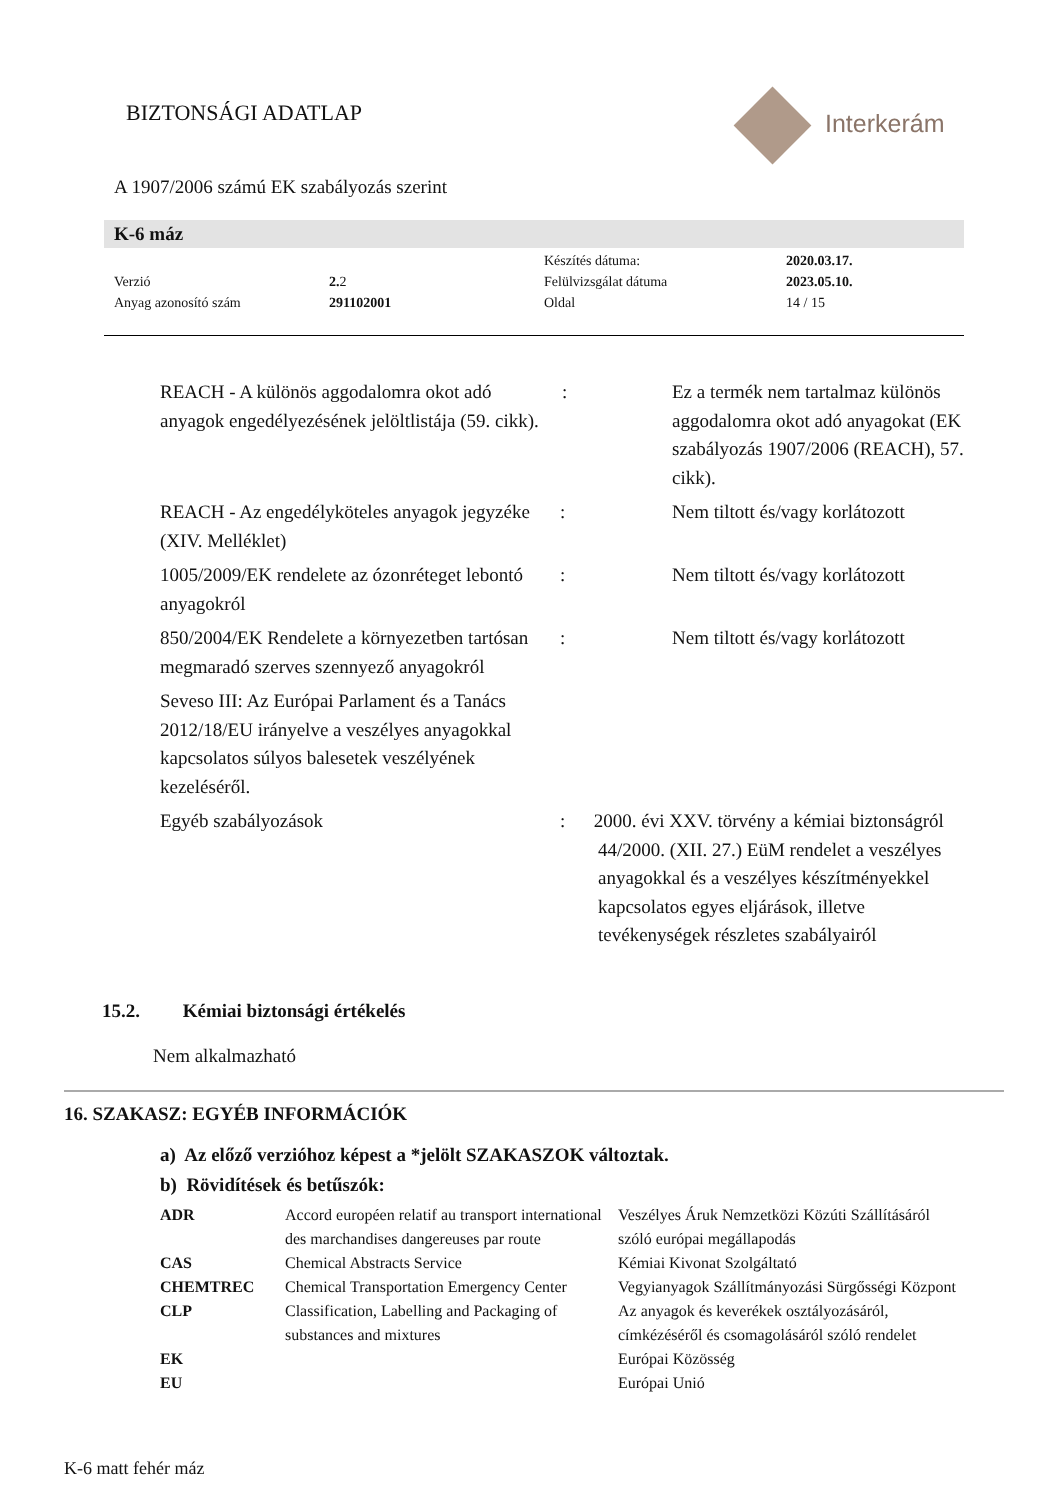BIZTONSÁGI ADATLAP Interkerám
A 1907/2006 számú EK szabályozás szerint
K-6 máz
| | | Készítés dátuma: | 2020.03.17. |
| Verzió | 2. 2 | Felülvizsgálat dátuma | 2023.05.10. |
| Anyag azonosító szám | 291102001 | Oldal | 14 / 15 |
| REACH - A különös aggodalomra okot adó anyagok engedélyezésének jelöltlistája (59. cikk). | : | Ez a termék nem tartalmaz különös aggodalomra okot adó anyagokat (EK szabályozás 1907/2006 (REACH), 57. cikk). |
| REACH - Az engedélyköteles anyagok jegyzéke (XIV. Melléklet) | : | Nem tiltott és/vagy korlátozott |
| 1005/2009/EK rendelete az ózonréteget lebontó anyagokról | : | Nem tiltott és/vagy korlátozott |
| 850/2004/EK Rendelete a környezetben tartósan megmaradó szerves szennyező anyagokról | : | Nem tiltott és/vagy korlátozott |
| Seveso III: Az Európai Parlament és a Tanács 2012/18/EU irányelve a veszélyes anyagokkal kapcsolatos súlyos balesetek veszélyének kezeléséről. | | |
| Egyéb szabályozások | : 2000. évi XXV. törvény a kémiai biztonságról 44/2000. (XII. 27.) EüM rendelet a veszélyes anyagokkal és a veszélyes készítményekkel kapcsolatos egyes eljárások, illetve tevékenységek részletes szabályairól | |
15.2. Kémiai biztonsági értékelés
Nem alkalmazható
16. SZAKASZ: EGYÉB INFORMÁCIÓK
a) Az előző verzióhoz képest a *jelölt SZAKASZOK változtak.
b) Rövidítések és betűszók:
| ADR | Accord européen relatif au transport international des marchandises dangereuses par route | Veszélyes Áruk Nemzetközi Közúti Szállításáról szóló európai megállapodás |
| CAS | Chemical Abstracts Service | Kémiai Kivonat Szolgáltató |
| CHEMTREC | Chemical Transportation Emergency Center | Vegyianyagok Szállítmányozási Sürgősségi Központ |
| CLP | Classification, Labelling and Packaging of substances and mixtures | Az anyagok és keverékek osztályozásáról, címkézéséről és csomagolásáról szóló rendelet |
| EK | | Európai Közösség |
| EU | | Európai Unió |
K-6 matt fehér máz